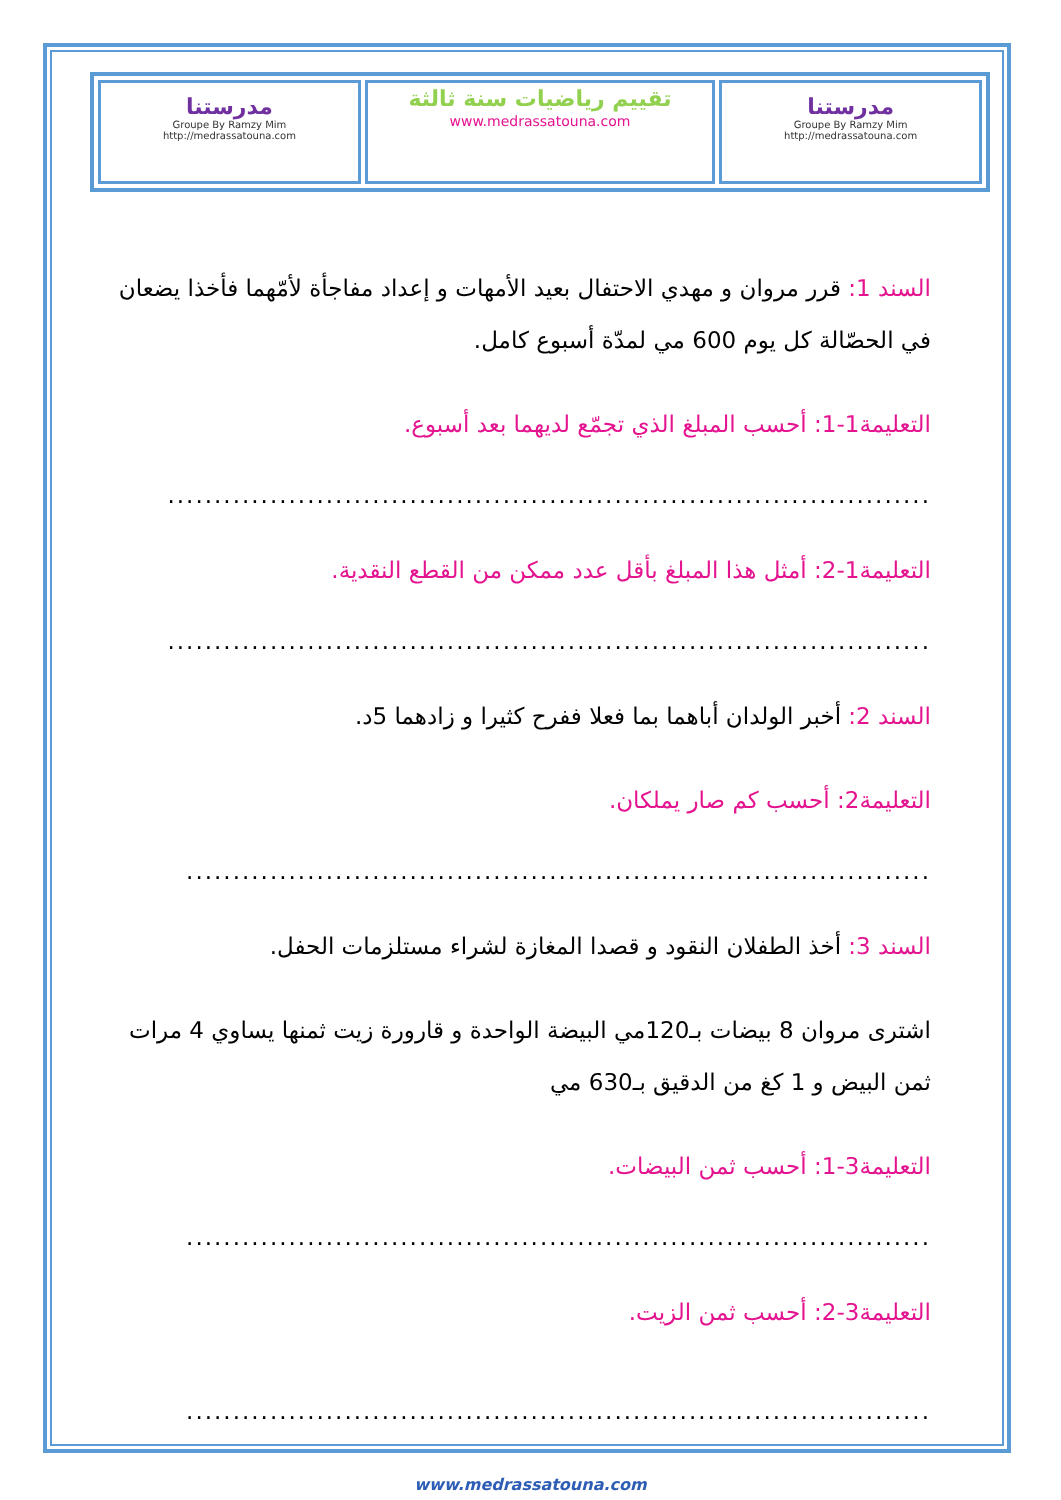| مدرستنا Groupe By Ramzy Mim http://medrassatouna.com | تقييم رياضيات سنة ثالثة www.medrassatouna.com | مدرستنا Groupe By Ramzy Mim http://medrassatouna.com |
السند 1: قرر مروان و مهدي الاحتفال بعيد الأمهات و إعداد مفاجأة لأمّهما فأخذا يضعان في الحصّالة كل يوم 600 مي لمدّة أسبوع كامل.
التعليمة1-1: أحسب المبلغ الذي تجمّع لديهما بعد أسبوع.
..................................................................................
التعليمة1-2: أمثل هذا المبلغ بأقل عدد ممكن من القطع النقدية.
..................................................................................
السند 2: أخبر الولدان أباهما بما فعلا ففرح كثيرا و زادهما 5د.
التعليمة2: أحسب كم صار يملكان.
................................................................................
السند 3: أخذ الطفلان النقود و قصدا المغازة لشراء مستلزمات الحفل.
اشترى مروان 8 بيضات بـ120مي البيضة الواحدة و قارورة زيت ثمنها يساوي 4 مرات ثمن البيض و 1 كغ من الدقيق بـ630 مي
التعليمة3-1: أحسب ثمن البيضات.
................................................................................
التعليمة3-2: أحسب ثمن الزيت.
................................................................................
www.medrassatouna.com